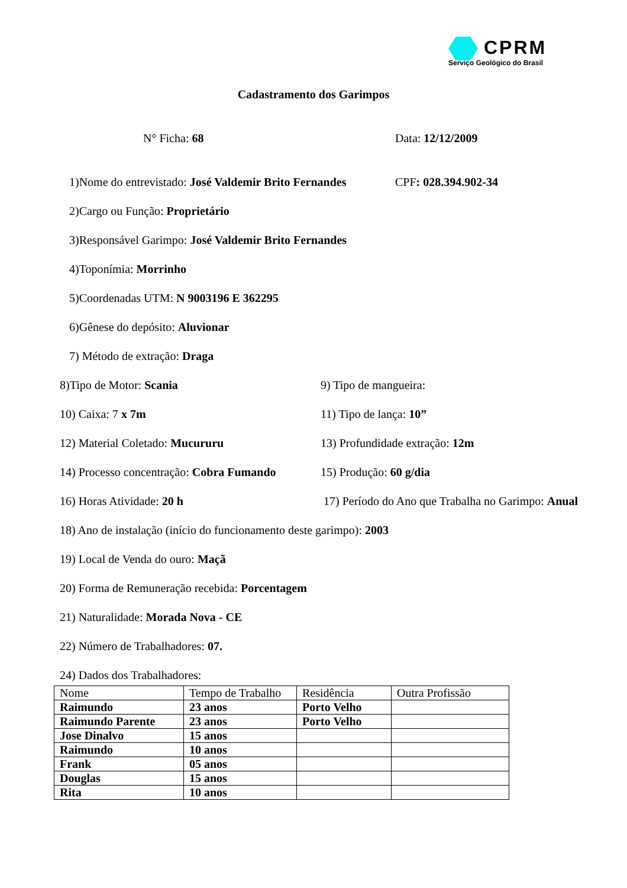CPRM
Serviço Geológico do Brasil
Cadastramento dos Garimpos
N° Ficha: 68 Data: 12/12/2009
1)Nome do entrevistado: José Valdemir Brito Fernandes CPF: 028.394.902-34
2)Cargo ou Função: Proprietário
3)Responsável Garimpo: José Valdemir Brito Fernandes
4)Toponímia: Morrinho
5)Coordenadas UTM: N 9003196 E 362295
6)Gênese do depósito: Aluvionar
7) Método de extração: Draga
8)Tipo de Motor: Scania 9) Tipo de mangueira:
10) Caixa: 7 x 7m 11) Tipo de lança: 10”
12) Material Coletado: Mucururu 13) Profundidade extração: 12m
14) Processo concentração: Cobra Fumando 15) Produção: 60 g/dia
16) Horas Atividade: 20 h 17) Período do Ano que Trabalha no Garimpo: Anual
18) Ano de instalação (início do funcionamento deste garimpo): 2003
19) Local de Venda do ouro: Maçã
20) Forma de Remuneração recebida: Porcentagem
21) Naturalidade: Morada Nova - CE
22) Número de Trabalhadores: 07.
24) Dados dos Trabalhadores:
| Nome | Tempo de Trabalho | Residência | Outra Profissão |
| Raimundo | 23 anos | Porto Velho | |
| Raimundo Parente | 23 anos | Porto Velho | |
| Jose Dinalvo | 15 anos | | |
| Raimundo | 10 anos | | |
| Frank | 05 anos | | |
| Douglas | 15 anos | | |
| Rita | 10 anos | | |